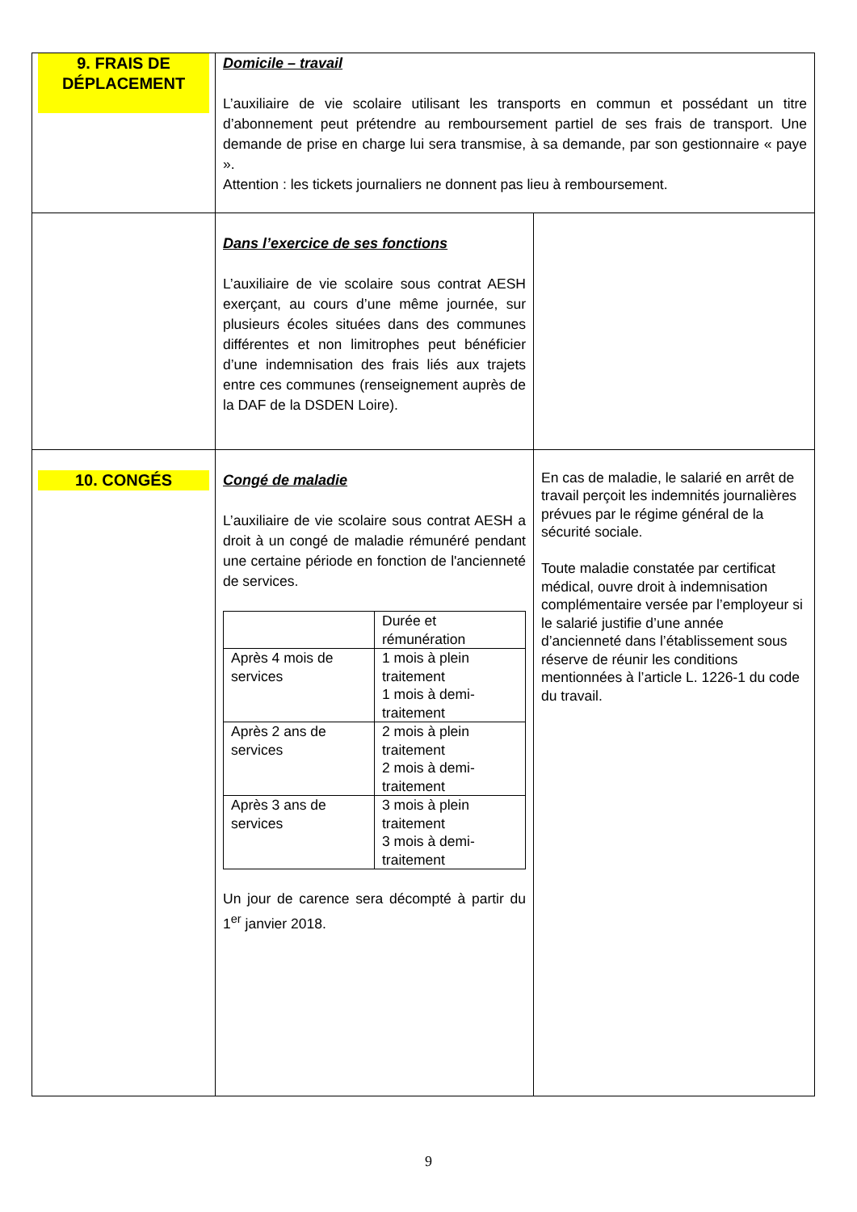| 9. FRAIS DE DÉPLACEMENT | Domicile – travail L’auxiliaire de vie scolaire utilisant les transports en commun et possédant un titre d’abonnement peut prétendre au remboursement partiel de ses frais de transport. Une demande de prise en charge lui sera transmise, à sa demande, par son gestionnaire « paye ». Attention : les tickets journaliers ne donnent pas lieu à remboursement. | |
| | Dans l’exercice de ses fonctions L’auxiliaire de vie scolaire sous contrat AESH exerçant, au cours d’une même journée, sur plusieurs écoles situées dans des communes différentes et non limitrophes peut bénéficier d’une indemnisation des frais liés aux trajets entre ces communes (renseignement auprès de la DAF de la DSDEN Loire). | |
| 10. CONGÉS | Congé de maladie L’auxiliaire de vie scolaire sous contrat AESH a droit à un congé de maladie rémunéré pendant une certaine période en fonction de l'ancienneté de services. / / Durée et rémunération / / Après 4 mois de services / 1 mois à plein traitement 1 mois à demi-traitement / / Après 2 ans de services / 2 mois à plein traitement 2 mois à demi-traitement / / Après 3 ans de services / 3 mois à plein traitement 3 mois à demi-traitement / Un jour de carence sera décompté à partir du 1<sup>er</sup> janvier 2018. | En cas de maladie, le salarié en arrêt de travail perçoit les indemnités journalières prévues par le régime général de la sécurité sociale. Toute maladie constatée par certificat médical, ouvre droit à indemnisation complémentaire versée par l’employeur si le salarié justifie d’une année d’ancienneté dans l’établissement sous réserve de réunir les conditions mentionnées à l’article L. 1226-1 du code du travail. |
9